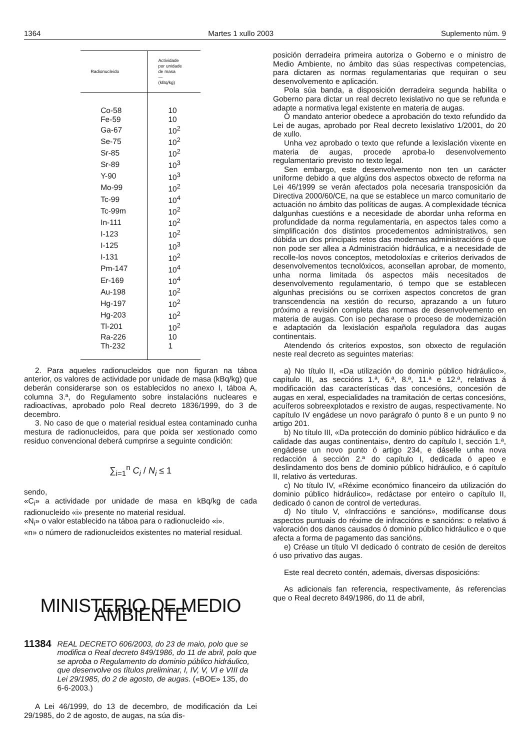1364 Martes 1 xullo 2003 Suplemento núm. 9
| Radionucleido | Actividade por unidade de masa — (kBq/kg) |
| --- | --- |
| Co-58 | 10 |
| Fe-59 | 10 |
| Ga-67 | 10<sup>2</sup> |
| Se-75 | 10<sup>2</sup> |
| Sr-85 | 10<sup>2</sup> |
| Sr-89 | 10<sup>3</sup> |
| Y-90 | 10<sup>3</sup> |
| Mo-99 | 10<sup>2</sup> |
| Tc-99 | 10<sup>4</sup> |
| Tc-99m | 10<sup>2</sup> |
| In-111 | 10<sup>2</sup> |
| I-123 | 10<sup>2</sup> |
| I-125 | 10<sup>3</sup> |
| I-131 | 10<sup>2</sup> |
| Pm-147 | 10<sup>4</sup> |
| Er-169 | 10<sup>4</sup> |
| Au-198 | 10<sup>2</sup> |
| Hg-197 | 10<sup>2</sup> |
| Hg-203 | 10<sup>2</sup> |
| Tl-201 | 10<sup>2</sup> |
| Ra-226 | 10 |
| Th-232 | 1 |
2. Para aqueles radionucleidos que non figuran na táboa anterior, os valores de actividade por unidade de masa (kBq/kg) que deberán considerarse son os establecidos no anexo I, táboa A, columna 3.ª, do Regulamento sobre instalacións nucleares e radioactivas, aprobado polo Real decreto 1836/1999, do 3 de decembro.
3. No caso de que o material residual estea contaminado cunha mestura de radionucleidos, para que poida ser xestionado como residuo convencional deberá cumprirse a seguinte condición:
∑<sub>i=1</sub><sup>n</sup> C<sub>i</sub> / N<sub>i</sub> ≤ 1
sendo,
«C<sub>i</sub>» a actividade por unidade de masa en kBq/kg de cada radionucleido «i» presente no material residual.
«N<sub>i</sub>» o valor establecido na táboa para o radionucleido «i».
«n» o número de radionucleidos existentes no material residual.
MINISTERIO DE MEDIO AMBIENTE
11384 REAL DECRETO 606/2003, do 23 de maio, polo que se modifica o Real decreto 849/1986, do 11 de abril, polo que se aproba o Regulamento do dominio público hidráulico, que desenvolve os títulos preliminar, I, IV, V, VI e VIII da Lei 29/1985, do 2 de agosto, de augas. («BOE» 135, do 6-6-2003.)
A Lei 46/1999, do 13 de decembro, de modificación da Lei 29/1985, do 2 de agosto, de augas, na súa dis-
posición derradeira primeira autoriza o Goberno e o ministro de Medio Ambiente, no ámbito das súas respectivas competencias, para dictaren as normas regulamentarias que requiran o seu desenvolvemento e aplicación.
Pola súa banda, a disposición derradeira segunda habilita o Goberno para dictar un real decreto lexislativo no que se refunda e adapte a normativa legal existente en materia de augas.
Ó mandato anterior obedece a aprobación do texto refundido da Lei de augas, aprobado por Real decreto lexislativo 1/2001, do 20 de xullo.
Unha vez aprobado o texto que refunde a lexislación vixente en materia de augas, procede aproba-lo desenvolvemento regulamentario previsto no texto legal.
Sen embargo, este desenvolvemento non ten un carácter uniforme debido a que algúns dos aspectos obxecto de reforma na Lei 46/1999 se verán afectados pola necesaria transposición da Directiva 2000/60/CE, na que se establece un marco comunitario de actuación no ámbito das políticas de augas. A complexidade técnica dalgunhas cuestións e a necesidade de abordar unha reforma en profundidade da norma regulamentaria, en aspectos tales como a simplificación dos distintos procedementos administrativos, sen dúbida un dos principais retos das modernas administracións ó que non pode ser allea a Administración hidráulica, e a necesidade de recolle-los novos conceptos, metodoloxías e criterios derivados de desenvolvementos tecnolóxicos, aconsellan aprobar, de momento, unha norma limitada ós aspectos máis necesitados de desenvolvemento regulamentario, ó tempo que se establecen algunhas precisións ou se corrixen aspectos concretos de gran transcendencia na xestión do recurso, aprazando a un futuro próximo a revisión completa das normas de desenvolvemento en materia de augas. Con iso pecharase o proceso de modernización e adaptación da lexislación española reguladora das augas continentais.
Atendendo ós criterios expostos, son obxecto de regulación neste real decreto as seguintes materias:
a) No título II, «Da utilización do dominio público hidráulico», capítulo III, as seccións 1.ª, 6.ª, 8.ª, 11.ª e 12.ª, relativas á modificación das características das concesións, concesión de augas en xeral, especialidades na tramitación de certas concesións, acuíferos sobreexplotados e rexistro de augas, respectivamente. No capítulo IV engádese un novo parágrafo ó punto 8 e un punto 9 no artigo 201.
b) No título III, «Da protección do dominio público hidráulico e da calidade das augas continentais», dentro do capítulo I, sección 1.ª, engádese un novo punto ó artigo 234, e dáselle unha nova redacción á sección 2.ª do capítulo I, dedicada ó apeo e deslindamento dos bens de dominio público hidráulico, e ó capítulo II, relativo ás verteduras.
c) No título IV, «Réxime económico financeiro da utilización do dominio público hidráulico», redáctase por enteiro o capítulo II, dedicado ó canon de control de verteduras.
d) No título V, «Infraccións e sancións», modifícanse dous aspectos puntuais do réxime de infraccións e sancións: o relativo á valoración dos danos causados ó dominio público hidráulico e o que afecta a forma de pagamento das sancións.
e) Créase un título VI dedicado ó contrato de cesión de dereitos ó uso privativo das augas.
Este real decreto contén, ademais, diversas disposicións:
As adicionais fan referencia, respectivamente, ás referencias que o Real decreto 849/1986, do 11 de abril,